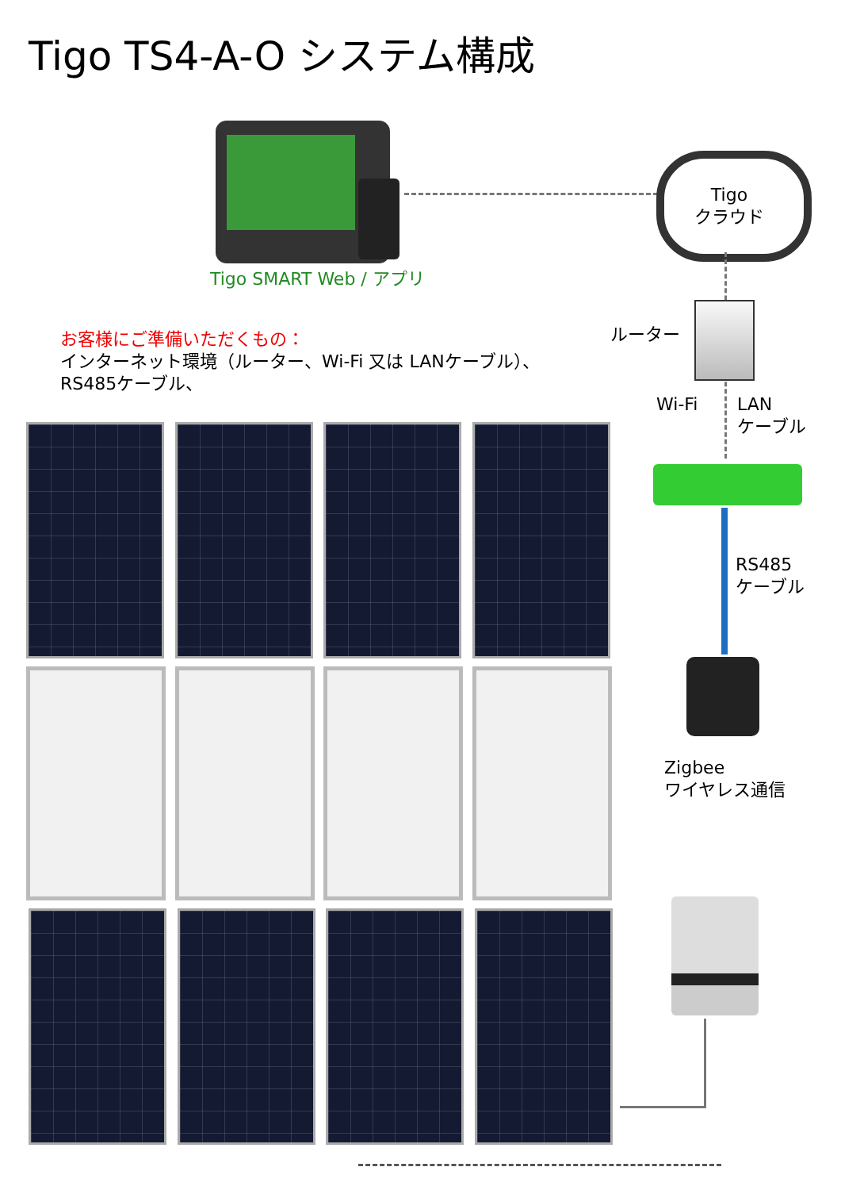Tigo TS4-A-O システム構成
Tigo
クラウド
Tigo SMART Web / アプリ
ルーター
お客様にご準備いただくもの：
インターネット環境（ルーター、Wi-Fi 又は LANケーブル）、
RS485ケーブル、
Wi-Fi
LAN
ケーブル
RS485
ケーブル
Zigbee
ワイヤレス通信